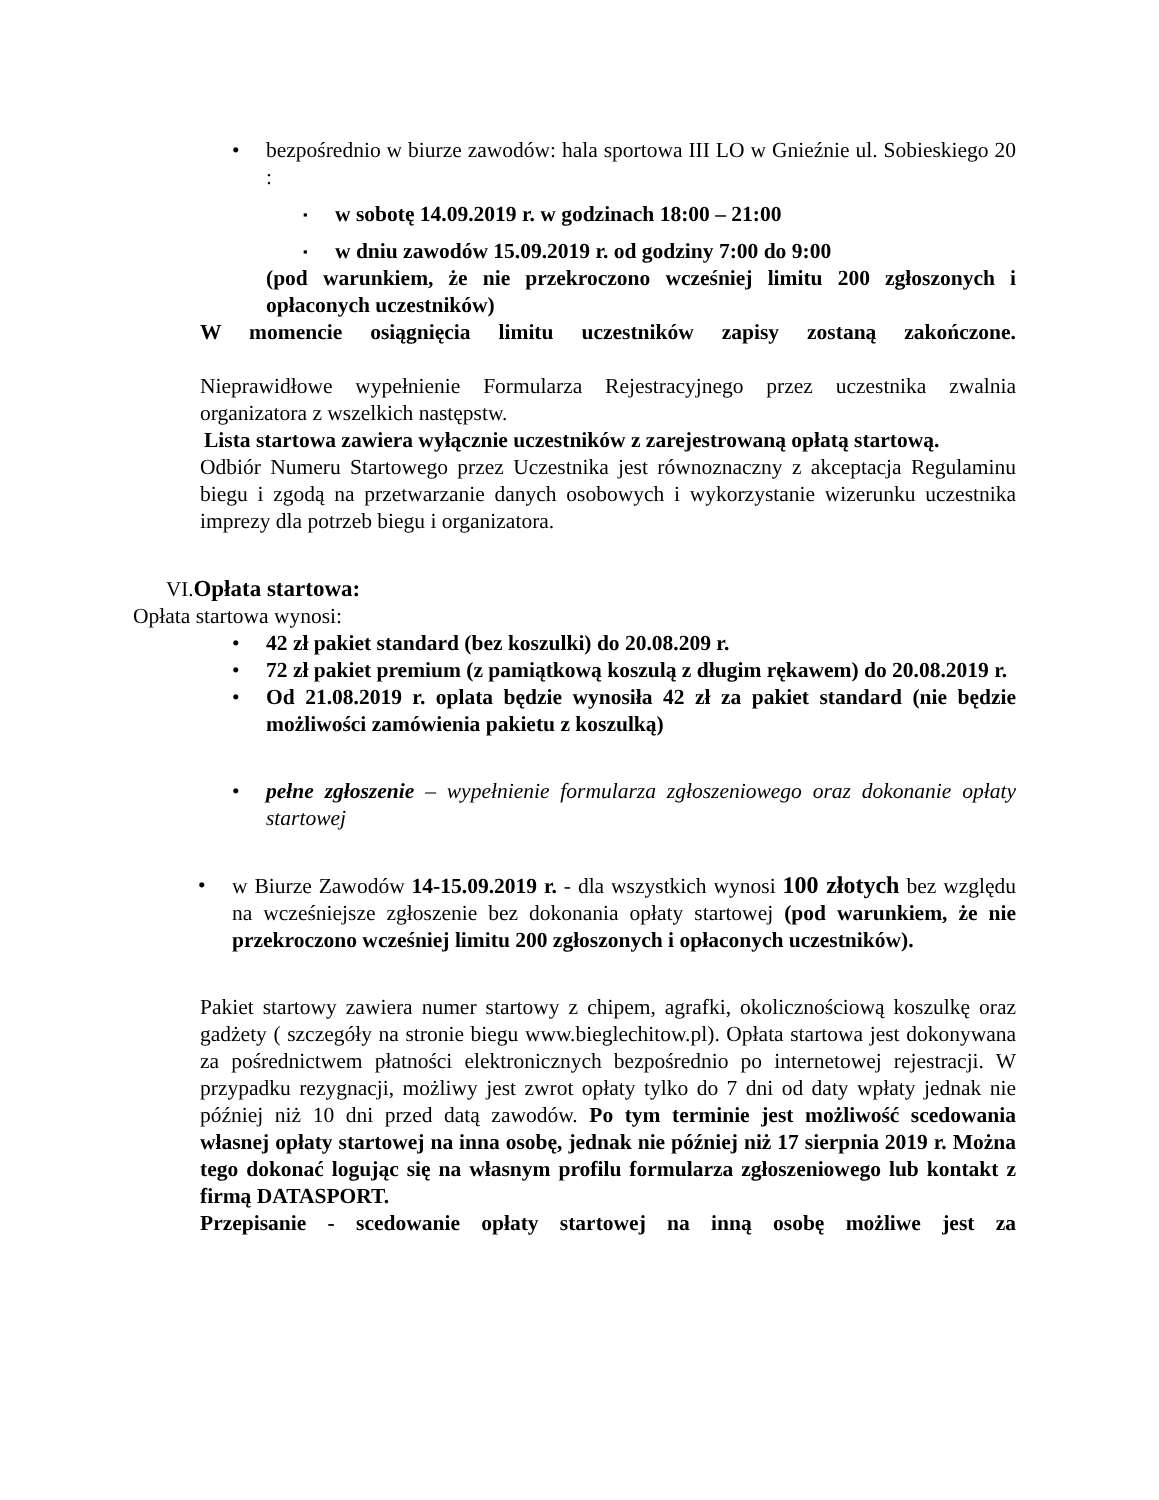• bezpośrednio w biurze zawodów: hala sportowa III LO w Gnieźnie ul. Sobieskiego 20 :
▪
w sobotę 14.09.2019 r. w godzinach 18:00 – 21:00
▪
w dniu zawodów 15.09.2019 r. od godziny 7:00 do 9:00
(pod warunkiem, że nie przekroczono wcześniej limitu 200 zgłoszonych i opłaconych uczestników)
W momencie osiągnięcia limitu uczestników zapisy zostaną zakończone.
Nieprawidłowe wypełnienie Formularza Rejestracyjnego przez uczestnika zwalnia organizatora z wszelkich następstw.
Lista startowa zawiera wyłącznie uczestników z zarejestrowaną opłatą startową.
Odbiór Numeru Startowego przez Uczestnika jest równoznaczny z akceptacja Regulaminu biegu i zgodą na przetwarzanie danych osobowych i wykorzystanie wizerunku uczestnika imprezy dla potrzeb biegu i organizatora.
VI. Opłata startowa:
Opłata startowa wynosi:
• 42 zł pakiet standard (bez koszulki) do 20.08.209 r.
• 72 zł pakiet premium (z pamiątkową koszulą z długim rękawem) do 20.08.2019 r.
• Od 21.08.2019 r. oplata będzie wynosiła 42 zł za pakiet standard (nie będzie możliwości zamówienia pakietu z koszulką)
• pełne zgłoszenie – wypełnienie formularza zgłoszeniowego oraz dokonanie opłaty startowej
• w Biurze Zawodów 14-15.09.2019 r. - dla wszystkich wynosi 100 złotych bez względu na wcześniejsze zgłoszenie bez dokonania opłaty startowej (pod warunkiem, że nie przekroczono wcześniej limitu 200 zgłoszonych i opłaconych uczestników).
Pakiet startowy zawiera numer startowy z chipem, agrafki, okolicznościową koszulkę oraz gadżety ( szczegóły na stronie biegu www.bieglechitow.pl). Opłata startowa jest dokonywana za pośrednictwem płatności elektronicznych bezpośrednio po internetowej rejestracji. W przypadku rezygnacji, możliwy jest zwrot opłaty tylko do 7 dni od daty wpłaty jednak nie później niż 10 dni przed datą zawodów. Po tym terminie jest możliwość scedowania własnej opłaty startowej na inna osobę, jednak nie później niż 17 sierpnia 2019 r. Można tego dokonać logując się na własnym profilu formularza zgłoszeniowego lub kontakt z firmą DATASPORT.
Przepisanie - scedowanie opłaty startowej na inną osobę możliwe jest za